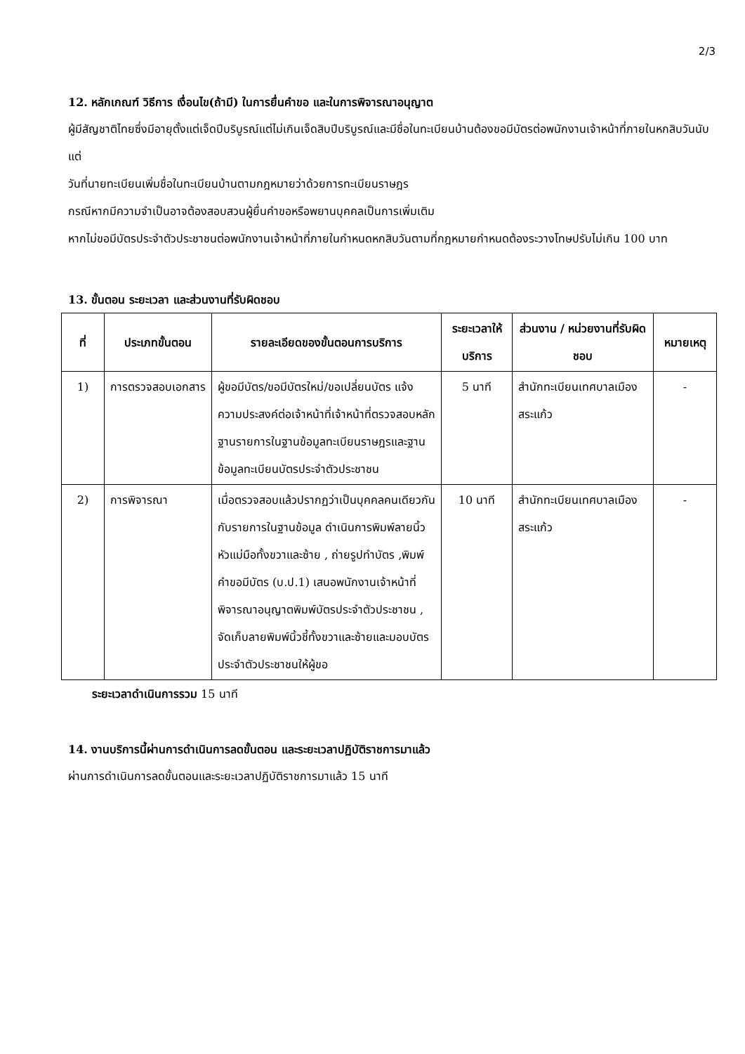2/3
12. หลักเกณฑ์ วิธีการ เงื่อนไข(ถ้ามี) ในการยื่นคำขอ และในการพิจารณาอนุญาต
ผู้มีสัญชาติไทยซึ่งมีอายุตั้งแต่เจ็ดปีบริบูรณ์แต่ไม่เกินเจ็ดสิบปีบริบูรณ์และมีชื่อในทะเบียนบ้านต้องขอมีบัตรต่อพนักงานเจ้าหน้าที่ภายในหกสิบวันนับแต่
วันที่นายทะเบียนเพิ่มชื่อในทะเบียนบ้านตามกฎหมายว่าด้วยการทะเบียนราษฎร
กรณีหากมีความจำเป็นอาจต้องสอบสวนผู้ยื่นคำขอหรือพยานบุคคลเป็นการเพิ่มเติม
หากไม่ขอมีบัตรประจำตัวประชาชนต่อพนักงานเจ้าหน้าที่ภายในกำหนดหกสิบวันตามที่กฎหมายกำหนดต้องระวางโทษปรับไม่เกิน 100 บาท
13. ขั้นตอน ระยะเวลา และส่วนงานที่รับผิดชอบ
| ที่ | ประเภทขั้นตอน | รายละเอียดของขั้นตอนการบริการ | ระยะเวลาให้บริการ | ส่วนงาน / หน่วยงานที่รับผิดชอบ | หมายเหตุ |
| --- | --- | --- | --- | --- | --- |
| 1) | การตรวจสอบเอกสาร | ผู้ขอมีบัตร/ขอมีบัตรใหม่/ขอเปลี่ยนบัตร แจ้งความประสงค์ต่อเจ้าหน้าที่เจ้าหน้าที่ตรวจสอบหลักฐานรายการในฐานข้อมูลทะเบียนราษฎรและฐานข้อมูลทะเบียนบัตรประจำตัวประชาชน | 5 นาที | สำนักทะเบียนเทศบาลเมืองสระแก้ว | - |
| 2) | การพิจารณา | เมื่อตรวจสอบแล้วปรากฏว่าเป็นบุคคลคนเดียวกันกับรายการในฐานข้อมูล ดำเนินการพิมพ์ลายนิ้วหัวแม่มือทั้งขวาและซ้าย , ถ่ายรูปทำบัตร ,พิมพ์คำขอมีบัตร (บ.ป.1) เสนอพนักงานเจ้าหน้าที่พิจารณาอนุญาตพิมพ์บัตรประจำตัวประชาชน , จัดเก็บลายพิมพ์นิ้วชี้ทั้งขวาและซ้ายและมอบบัตรประจำตัวประชาชนให้ผู้ขอ | 10 นาที | สำนักทะเบียนเทศบาลเมืองสระแก้ว | - |
ระยะเวลาดำเนินการรวม 15 นาที
14. งานบริการนี้ผ่านการดำเนินการลดขั้นตอน และระยะเวลาปฏิบัติราชการมาแล้ว
ผ่านการดำเนินการลดขั้นตอนและระยะเวลาปฏิบัติราชการมาแล้ว 15 นาที